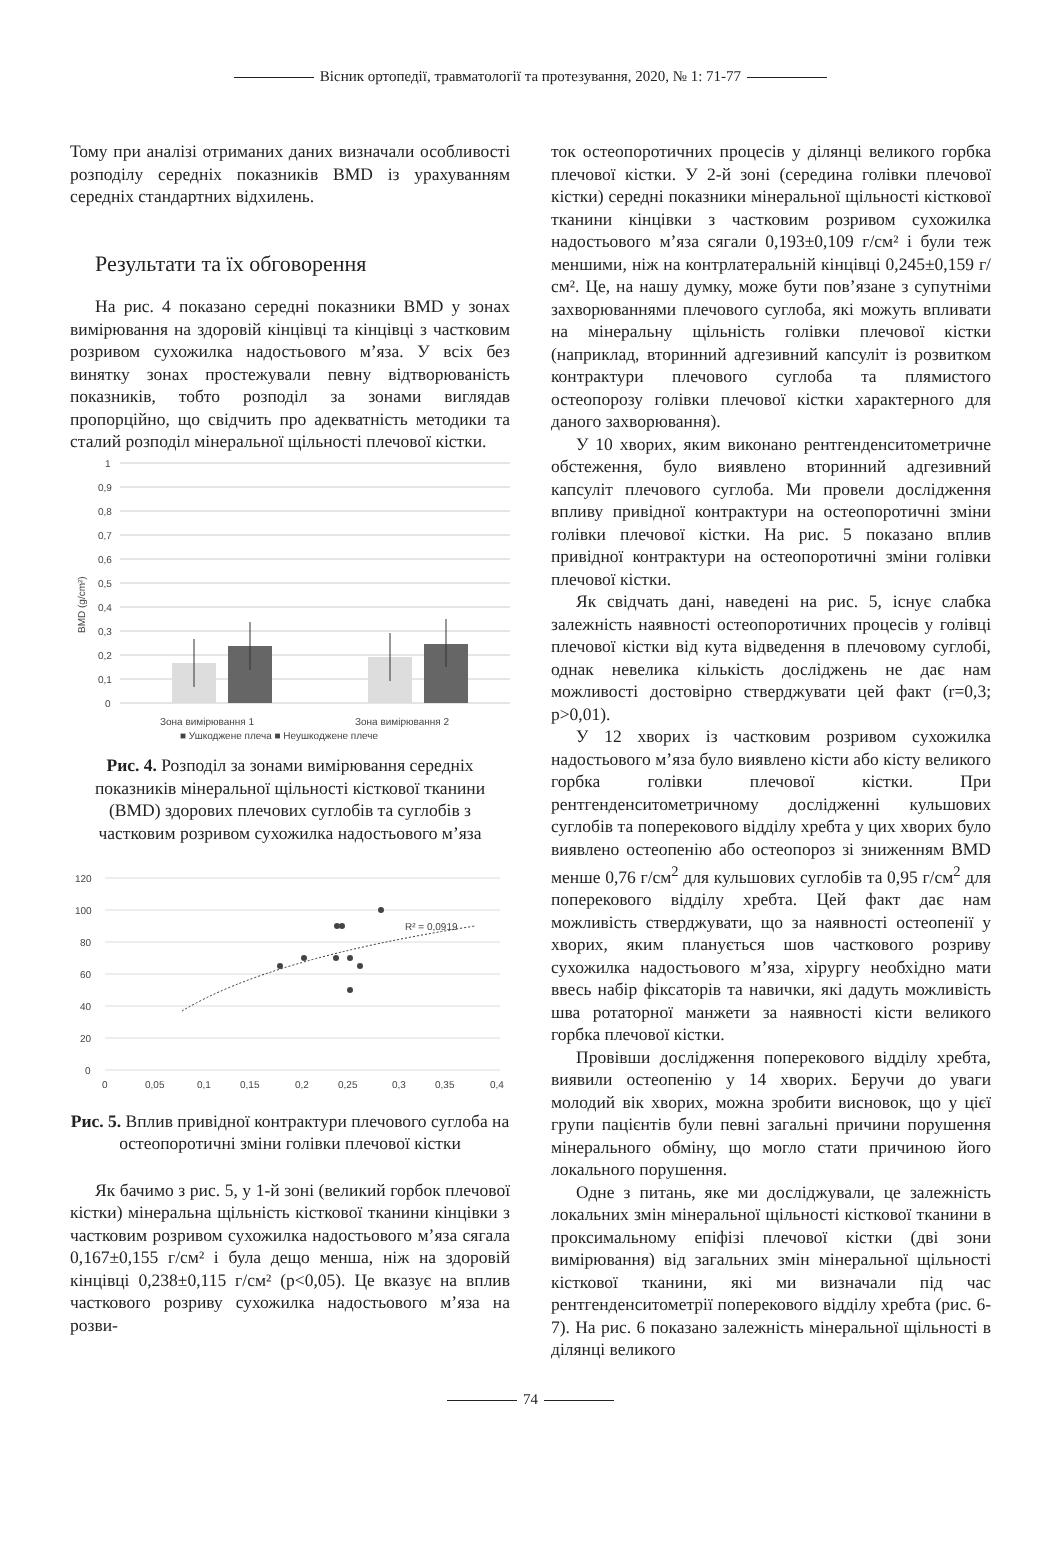Вісник ортопедії, травматології та протезування, 2020, № 1: 71-77
Тому при аналізі отриманих даних визначали особливості розподілу середніх показників BMD із урахуванням середніх стандартних відхилень.
Результати та їх обговорення
На рис. 4 показано середні показники BMD у зонах вимірювання на здоровій кінцівці та кінцівці з частковим розривом сухожилка надостьового м’яза. У всіх без винятку зонах простежували певну відтворюваність показників, тобто розподіл за зонами виглядав пропорційно, що свідчить про адекватність методики та сталий розподіл мінеральної щільності плечової кістки.
BMD (g/cm²)
1
0,9
0,8
0,7
0,6
0,5
0,4
0,3
0,2
0,1
0
Зона вимірювання 1
Зона вимірювання 2
■ Ушкоджене плеча ■ Неушкоджене плече
Рис. 4. Розподіл за зонами вимірювання середніх показників мінеральної щільності кісткової тканини (BMD) здорових плечових суглобів та суглобів з частковим розривом сухожилка надостьового м’яза
120
100
80
60
40
20
0
0
0,05
0,1
0,15
0,2
0,25
0,3
0,35
0,4
R² = 0,0919
Рис. 5. Вплив привідної контрактури плечового суглоба на остеопоротичні зміни голівки плечової кістки
Як бачимо з рис. 5, у 1-й зоні (великий горбок плечової кістки) мінеральна щільність кісткової тканини кінцівки з частковим розривом сухожилка надостьового м’яза сягала 0,167±0,155 г/см² і була дещо менша, ніж на здоровій кінцівці 0,238±0,115 г/см² (р<0,05). Це вказує на вплив часткового розриву сухожилка надостьового м’яза на розви-
ток остеопоротичних процесів у ділянці великого горбка плечової кістки. У 2-й зоні (середина голівки плечової кістки) середні показники мінеральної щільності кісткової тканини кінцівки з частковим розривом сухожилка надостьового м’яза сягали 0,193±0,109 г/см² і були теж меншими, ніж на контрлатеральній кінцівці 0,245±0,159 г/см². Це, на нашу думку, може бути пов’язане з супутніми захворюваннями плечового суглоба, які можуть впливати на мінеральну щільність голівки плечової кістки (наприклад, вторинний адгезивний капсуліт із розвитком контрактури плечового суглоба та плямистого остеопорозу голівки плечової кістки характерного для даного захворювання).
У 10 хворих, яким виконано рентгенденситометричне обстеження, було виявлено вторинний адгезивний капсуліт плечового суглоба. Ми провели дослідження впливу привідної контрактури на остеопоротичні зміни голівки плечової кістки. На рис. 5 показано вплив привідної контрактури на остеопоротичні зміни голівки плечової кістки.
Як свідчать дані, наведені на рис. 5, існує слабка залежність наявності остеопоротичних процесів у голівці плечової кістки від кута відведення в плечовому суглобі, однак невелика кількість досліджень не дає нам можливості достовірно стверджувати цей факт (r=0,3; p>0,01).
У 12 хворих із частковим розривом сухожилка надостьового м’яза було виявлено кісти або кісту великого горбка голівки плечової кістки. При рентгенденситометричному дослідженні кульшових суглобів та поперекового відділу хребта у цих хворих було виявлено остеопенію або остеопороз зі зниженням BMD менше 0,76 г/см<sup>2</sup> для кульшових суглобів та 0,95 г/см<sup>2</sup> для поперекового відділу хребта. Цей факт дає нам можливість стверджувати, що за наявності остеопенії у хворих, яким планується шов часткового розриву сухожилка надостьового м’яза, хірургу необхідно мати ввесь набір фіксаторів та навички, які дадуть можливість шва ротаторної манжети за наявності кісти великого горбка плечової кістки.
Провівши дослідження поперекового відділу хребта, виявили остеопенію у 14 хворих. Беручи до уваги молодий вік хворих, можна зробити висновок, що у цієї групи пацієнтів були певні загальні причини порушення мінерального обміну, що могло стати причиною його локального порушення.
Одне з питань, яке ми досліджували, це залежність локальних змін мінеральної щільності кісткової тканини в проксимальному епіфізі плечової кістки (дві зони вимірювання) від загальних змін мінеральної щільності кісткової тканини, які ми визначали під час рентгенденситометрії поперекового відділу хребта (рис. 6-7). На рис. 6 показано залежність мінеральної щільності в ділянці великого
74